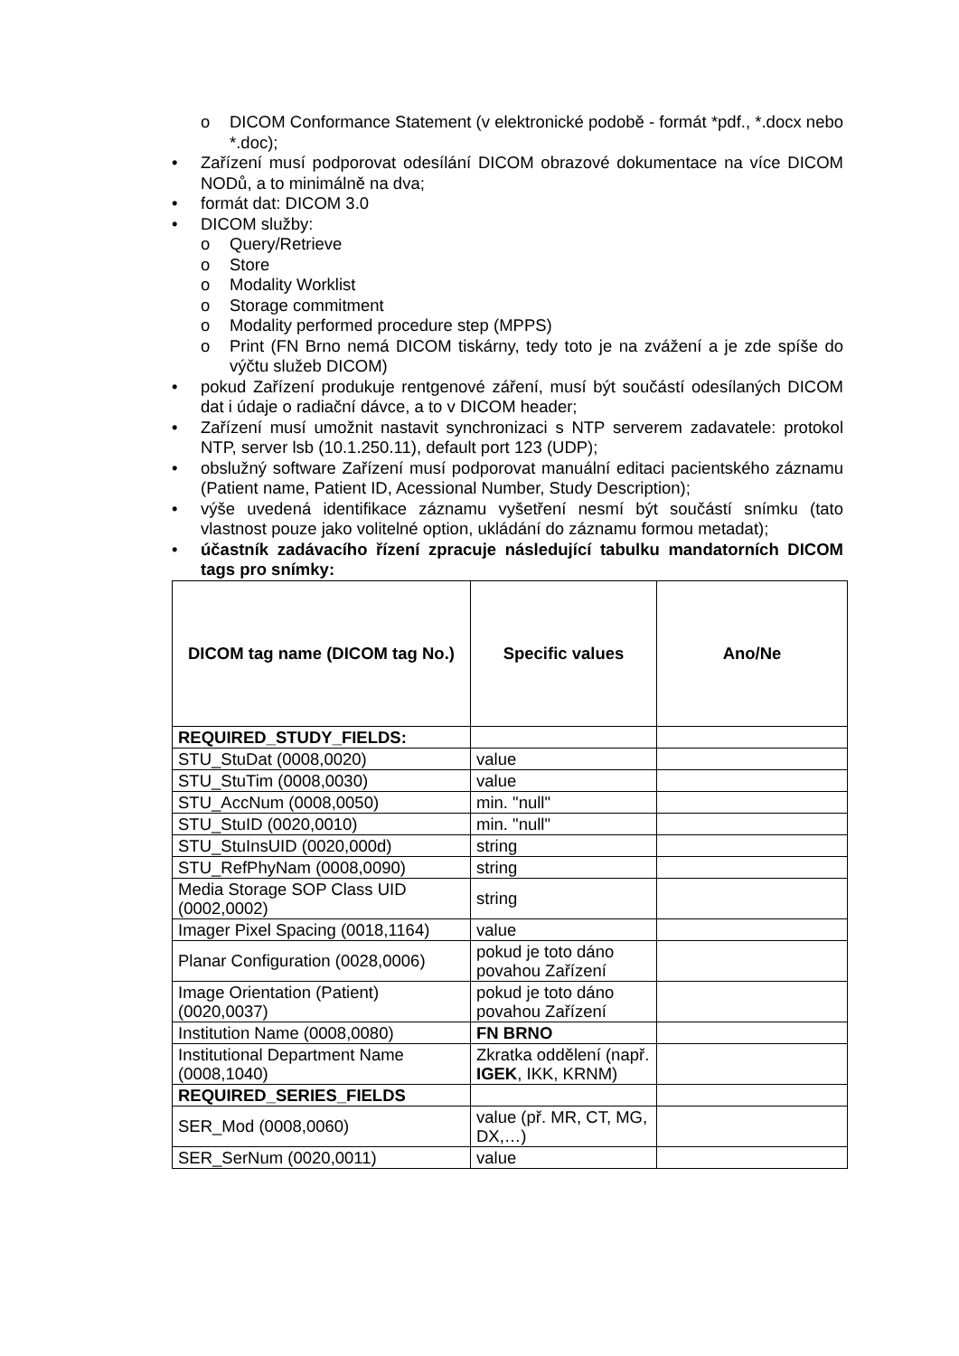o DICOM Conformance Statement (v elektronické podobě - formát *pdf., *.docx nebo *.doc);
• Zařízení musí podporovat odesílání DICOM obrazové dokumentace na více DICOM NODů, a to minimálně na dva;
• formát dat: DICOM 3.0
• DICOM služby:
o Query/Retrieve
o Store
o Modality Worklist
o Storage commitment
o Modality performed procedure step (MPPS)
o Print (FN Brno nemá DICOM tiskárny, tedy toto je na zvážení a je zde spíše do výčtu služeb DICOM)
• pokud Zařízení produkuje rentgenové záření, musí být součástí odesílaných DICOM dat i údaje o radiační dávce, a to v DICOM header;
• Zařízení musí umožnit nastavit synchronizaci s NTP serverem zadavatele: protokol NTP, server lsb (10.1.250.11), default port 123 (UDP);
• obslužný software Zařízení musí podporovat manuální editaci pacientského záznamu (Patient name, Patient ID, Acessional Number, Study Description);
• výše uvedená identifikace záznamu vyšetření nesmí být součástí snímku (tato vlastnost pouze jako volitelné option, ukládání do záznamu formou metadat);
• účastník zadávacího řízení zpracuje následující tabulku mandatorních DICOM tags pro snímky:
| DICOM tag name (DICOM tag No.) | Specific values | Ano/Ne |
| --- | --- | --- |
| REQUIRED_STUDY_FIELDS: | | |
| STU_StuDat (0008,0020) | value | |
| STU_StuTim (0008,0030) | value | |
| STU_AccNum (0008,0050) | min. "null" | |
| STU_StuID (0020,0010) | min. "null" | |
| STU_StuInsUID (0020,000d) | string | |
| STU_RefPhyNam (0008,0090) | string | |
| Media Storage SOP Class UID (0002,0002) | string | |
| Imager Pixel Spacing (0018,1164) | value | |
| Planar Configuration (0028,0006) | pokud je toto dáno povahou Zařízení | |
| Image Orientation (Patient) (0020,0037) | pokud je toto dáno povahou Zařízení | |
| Institution Name (0008,0080) | FN BRNO | |
| Institutional Department Name (0008,1040) | Zkratka oddělení (např. IGEK , IKK, KRNM) | |
| REQUIRED_SERIES_FIELDS | | |
| SER_Mod (0008,0060) | value (př. MR, CT, MG, DX,…) | |
| SER_SerNum (0020,0011) | value | |